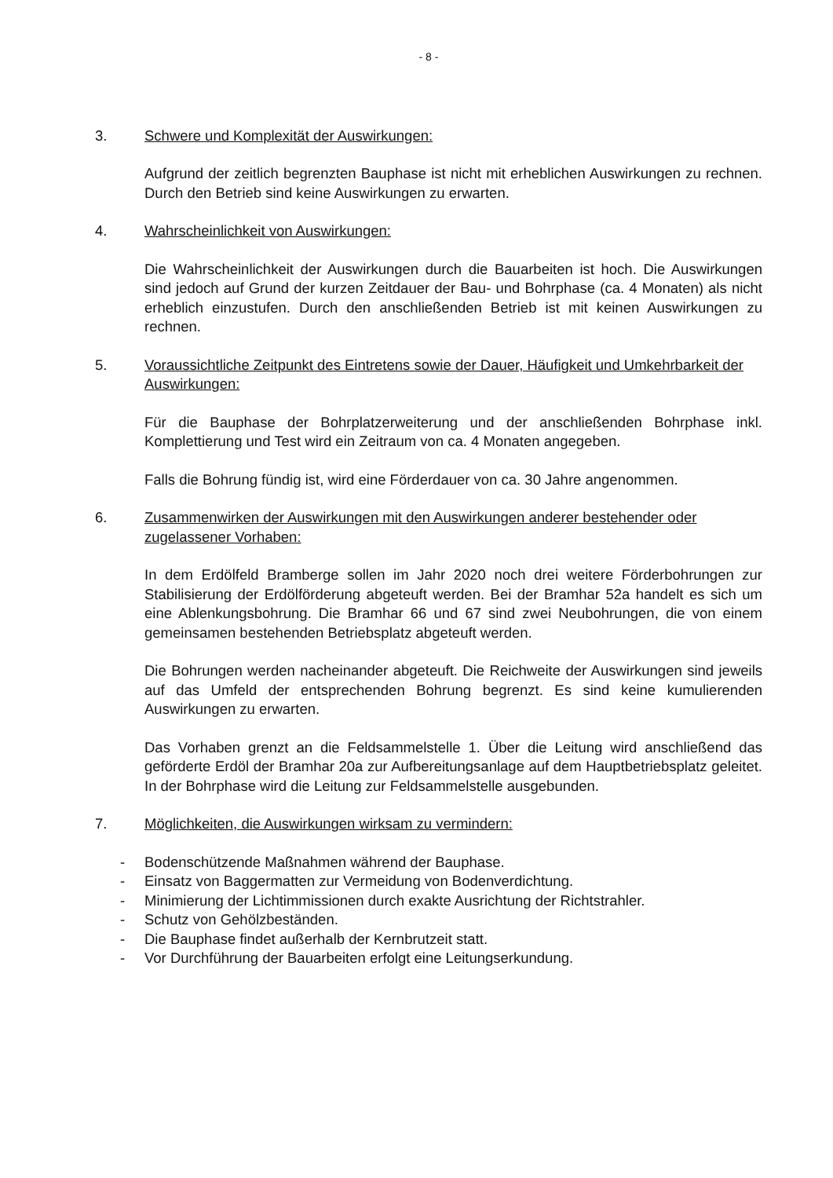- 8 -
3. Schwere und Komplexität der Auswirkungen:
Aufgrund der zeitlich begrenzten Bauphase ist nicht mit erheblichen Auswirkungen zu rechnen. Durch den Betrieb sind keine Auswirkungen zu erwarten.
4. Wahrscheinlichkeit von Auswirkungen:
Die Wahrscheinlichkeit der Auswirkungen durch die Bauarbeiten ist hoch. Die Auswirkungen sind jedoch auf Grund der kurzen Zeitdauer der Bau- und Bohrphase (ca. 4 Monaten) als nicht erheblich einzustufen. Durch den anschließenden Betrieb ist mit keinen Auswirkungen zu rechnen.
5. Voraussichtliche Zeitpunkt des Eintretens sowie der Dauer, Häufigkeit und Umkehrbarkeit der Auswirkungen:
Für die Bauphase der Bohrplatzerweiterung und der anschließenden Bohrphase inkl. Komplettierung und Test wird ein Zeitraum von ca. 4 Monaten angegeben.
Falls die Bohrung fündig ist, wird eine Förderdauer von ca. 30 Jahre angenommen.
6. Zusammenwirken der Auswirkungen mit den Auswirkungen anderer bestehender oder zugelassener Vorhaben:
In dem Erdölfeld Bramberge sollen im Jahr 2020 noch drei weitere Förderbohrungen zur Stabilisierung der Erdölförderung abgeteuft werden. Bei der Bramhar 52a handelt es sich um eine Ablenkungsbohrung. Die Bramhar 66 und 67 sind zwei Neubohrungen, die von einem gemeinsamen bestehenden Betriebsplatz abgeteuft werden.
Die Bohrungen werden nacheinander abgeteuft. Die Reichweite der Auswirkungen sind jeweils auf das Umfeld der entsprechenden Bohrung begrenzt. Es sind keine kumulierenden Auswirkungen zu erwarten.
Das Vorhaben grenzt an die Feldsammelstelle 1. Über die Leitung wird anschließend das geförderte Erdöl der Bramhar 20a zur Aufbereitungsanlage auf dem Hauptbetriebsplatz geleitet. In der Bohrphase wird die Leitung zur Feldsammelstelle ausgebunden.
7. Möglichkeiten, die Auswirkungen wirksam zu vermindern:
- Bodenschützende Maßnahmen während der Bauphase.
- Einsatz von Baggermatten zur Vermeidung von Bodenverdichtung.
- Minimierung der Lichtimmissionen durch exakte Ausrichtung der Richtstrahler.
- Schutz von Gehölzbeständen.
- Die Bauphase findet außerhalb der Kernbrutzeit statt.
- Vor Durchführung der Bauarbeiten erfolgt eine Leitungserkundung.